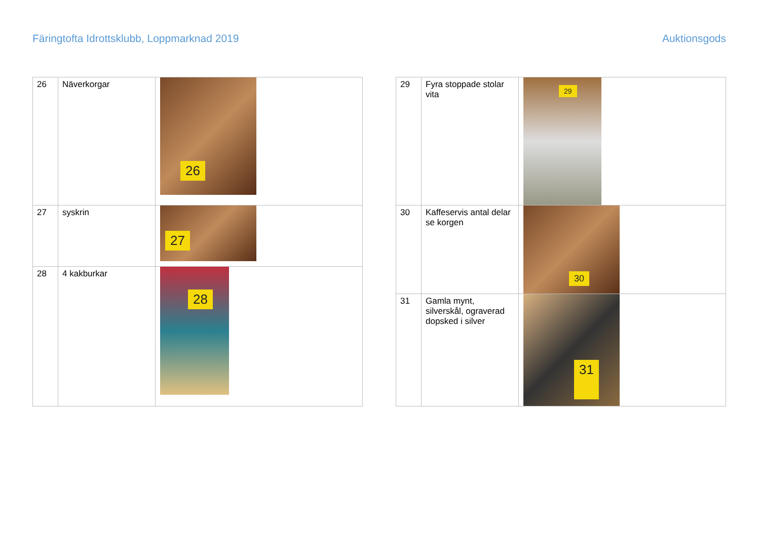Färingtofta Idrottsklubb, Loppmarknad 2019
Auktionsgods
| 26 | Näverkorgar | 26 |
| 27 | syskrin | 27 |
| 28 | 4 kakburkar | 28 |
| 29 | Fyra stoppade stolar vita | 29 |
| 30 | Kaffeservis antal delar se korgen | 30 |
| 31 | Gamla mynt, silverskål, ograverad dopsked i silver | 31 |